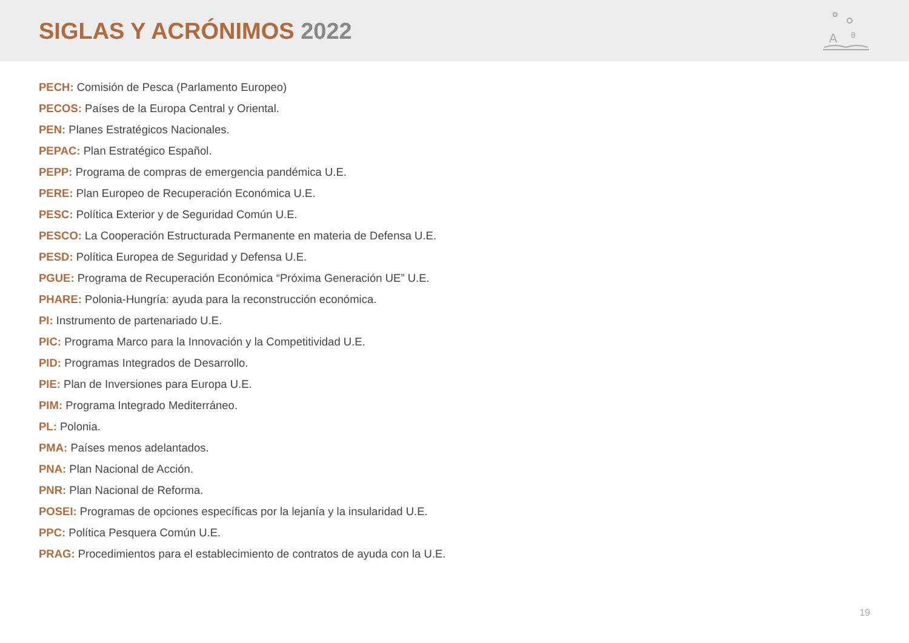SIGLAS Y ACRÓNIMOS 2022
A
B
PECH: Comisión de Pesca (Parlamento Europeo)
PECOS: Países de la Europa Central y Oriental.
PEN: Planes Estratégicos Nacionales.
PEPAC: Plan Estratégico Español.
PEPP: Programa de compras de emergencia pandémica U.E.
PERE: Plan Europeo de Recuperación Económica U.E.
PESC: Política Exterior y de Seguridad Común U.E.
PESCO: La Cooperación Estructurada Permanente en materia de Defensa U.E.
PESD: Política Europea de Seguridad y Defensa U.E.
PGUE: Programa de Recuperación Económica “Próxima Generación UE” U.E.
PHARE: Polonia-Hungría: ayuda para la reconstrucción económica.
PI: Instrumento de partenariado U.E.
PIC: Programa Marco para la Innovación y la Competitividad U.E.
PID: Programas Integrados de Desarrollo.
PIE: Plan de Inversiones para Europa U.E.
PIM: Programa Integrado Mediterráneo.
PL: Polonia.
PMA: Países menos adelantados.
PNA: Plan Nacional de Acción.
PNR: Plan Nacional de Reforma.
POSEI: Programas de opciones específicas por la lejanía y la insularidad U.E.
PPC: Política Pesquera Común U.E.
PRAG: Procedimientos para el establecimiento de contratos de ayuda con la U.E.
19